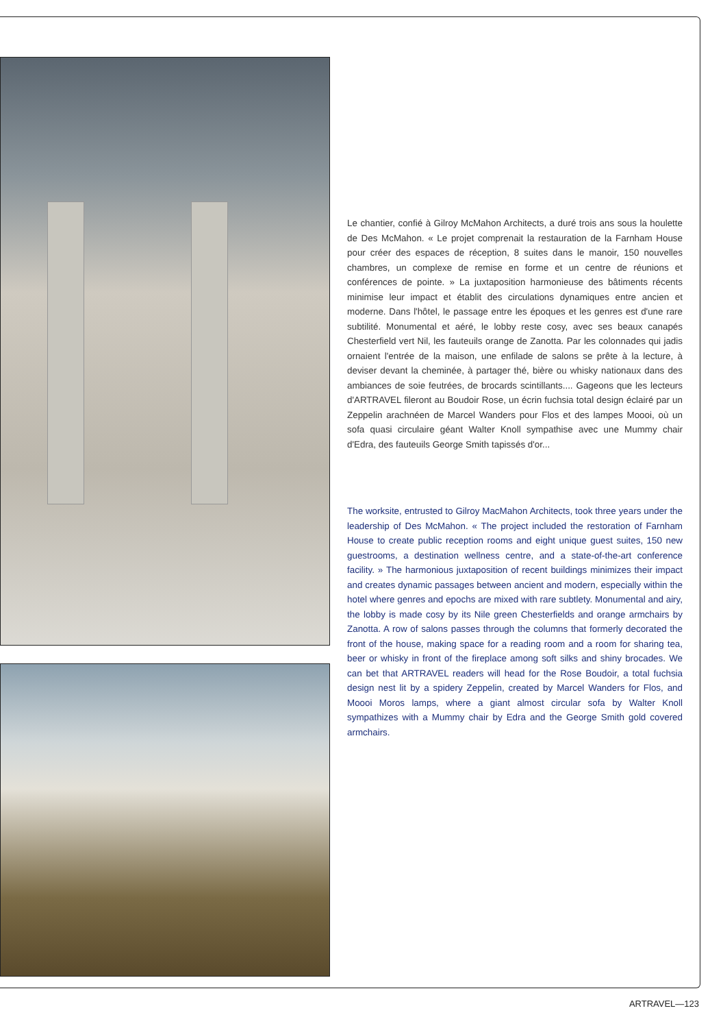Le chantier, confié à Gilroy McMahon Architects, a duré trois ans sous la houlette de Des McMahon. « Le projet comprenait la restauration de la Farnham House pour créer des espaces de réception, 8 suites dans le manoir, 150 nouvelles chambres, un complexe de remise en forme et un centre de réunions et conférences de pointe. » La juxtaposition harmonieuse des bâtiments récents minimise leur impact et établit des circulations dynamiques entre ancien et moderne. Dans l'hôtel, le passage entre les époques et les genres est d'une rare subtilité. Monumental et aéré, le lobby reste cosy, avec ses beaux canapés Chesterfield vert Nil, les fauteuils orange de Zanotta. Par les colonnades qui jadis ornaient l'entrée de la maison, une enfilade de salons se prête à la lecture, à deviser devant la cheminée, à partager thé, bière ou whisky nationaux dans des ambiances de soie feutrées, de brocards scintillants.... Gageons que les lecteurs d'ARTRAVEL fileront au Boudoir Rose, un écrin fuchsia total design éclairé par un Zeppelin arachnéen de Marcel Wanders pour Flos et des lampes Moooi, où un sofa quasi circulaire géant Walter Knoll sympathise avec une Mummy chair d'Edra, des fauteuils George Smith tapissés d'or...
The worksite, entrusted to Gilroy MacMahon Architects, took three years under the leadership of Des McMahon. « The project included the restoration of Farnham House to create public reception rooms and eight unique guest suites, 150 new guestrooms, a destination wellness centre, and a state-of-the-art conference facility. » The harmonious juxtaposition of recent buildings minimizes their impact and creates dynamic passages between ancient and modern, especially within the hotel where genres and epochs are mixed with rare subtlety. Monumental and airy, the lobby is made cosy by its Nile green Chesterfields and orange armchairs by Zanotta. A row of salons passes through the columns that formerly decorated the front of the house, making space for a reading room and a room for sharing tea, beer or whisky in front of the fireplace among soft silks and shiny brocades. We can bet that ARTRAVEL readers will head for the Rose Boudoir, a total fuchsia design nest lit by a spidery Zeppelin, created by Marcel Wanders for Flos, and Moooi Moros lamps, where a giant almost circular sofa by Walter Knoll sympathizes with a Mummy chair by Edra and the George Smith gold covered armchairs.
ARTRAVEL—123